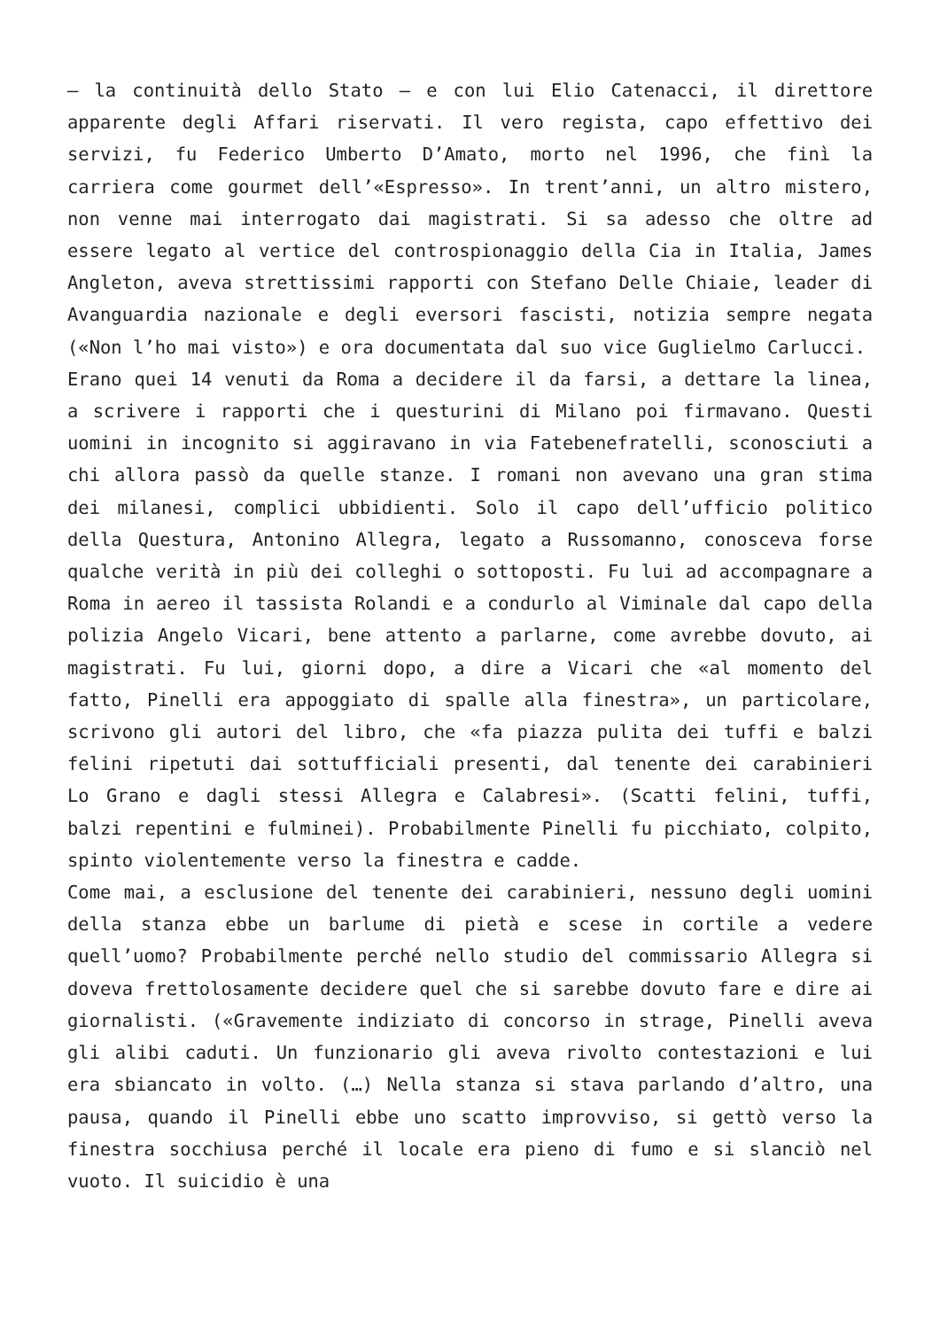– la continuità dello Stato – e con lui Elio Catenacci, il direttore apparente degli Affari riservati. Il vero regista, capo effettivo dei servizi, fu Federico Umberto D’Amato, morto nel 1996, che finì la carriera come gourmet dell’«Espresso». In trent’anni, un altro mistero, non venne mai interrogato dai magistrati. Si sa adesso che oltre ad essere legato al vertice del controspionaggio della Cia in Italia, James Angleton, aveva strettissimi rapporti con Stefano Delle Chiaie, leader di Avanguardia nazionale e degli eversori fascisti, notizia sempre negata («Non l’ho mai visto») e ora documentata dal suo vice Guglielmo Carlucci.
Erano quei 14 venuti da Roma a decidere il da farsi, a dettare la linea, a scrivere i rapporti che i questurini di Milano poi firmavano. Questi uomini in incognito si aggiravano in via Fatebenefratelli, sconosciuti a chi allora passò da quelle stanze. I romani non avevano una gran stima dei milanesi, complici ubbidienti. Solo il capo dell’ufficio politico della Questura, Antonino Allegra, legato a Russomanno, conosceva forse qualche verità in più dei colleghi o sottoposti. Fu lui ad accompagnare a Roma in aereo il tassista Rolandi e a condurlo al Viminale dal capo della polizia Angelo Vicari, bene attento a parlarne, come avrebbe dovuto, ai magistrati. Fu lui, giorni dopo, a dire a Vicari che «al momento del fatto, Pinelli era appoggiato di spalle alla finestra», un particolare, scrivono gli autori del libro, che «fa piazza pulita dei tuffi e balzi felini ripetuti dai sottufficiali presenti, dal tenente dei carabinieri Lo Grano e dagli stessi Allegra e Calabresi». (Scatti felini, tuffi, balzi repentini e fulminei). Probabilmente Pinelli fu picchiato, colpito, spinto violentemente verso la finestra e cadde.
Come mai, a esclusione del tenente dei carabinieri, nessuno degli uomini della stanza ebbe un barlume di pietà e scese in cortile a vedere quell’uomo? Probabilmente perché nello studio del commissario Allegra si doveva frettolosamente decidere quel che si sarebbe dovuto fare e dire ai giornalisti. («Gravemente indiziato di concorso in strage, Pinelli aveva gli alibi caduti. Un funzionario gli aveva rivolto contestazioni e lui era sbiancato in volto. (…) Nella stanza si stava parlando d’altro, una pausa, quando il Pinelli ebbe uno scatto improvviso, si gettò verso la finestra socchiusa perché il locale era pieno di fumo e si slanciò nel vuoto. Il suicidio è una